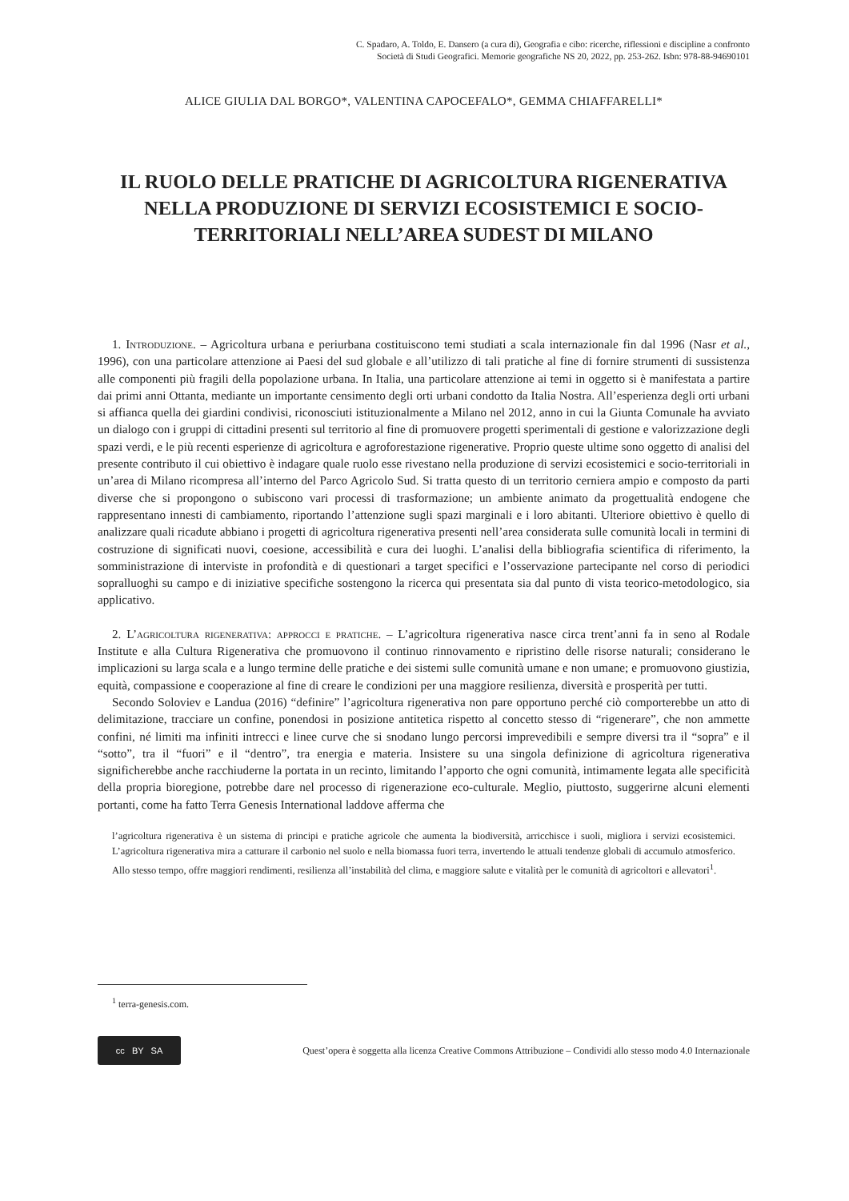C. Spadaro, A. Toldo, E. Dansero (a cura di), Geografia e cibo: ricerche, riflessioni e discipline a confronto
Società di Studi Geografici. Memorie geografiche NS 20, 2022, pp. 253-262. Isbn: 978-88-94690101
ALICE GIULIA DAL BORGO*, VALENTINA CAPOCEFALO*, GEMMA CHIAFFARELLI*
IL RUOLO DELLE PRATICHE DI AGRICOLTURA RIGENERATIVA NELLA PRODUZIONE DI SERVIZI ECOSISTEMICI E SOCIO-TERRITORIALI NELL’AREA SUDEST DI MILANO
1. Introduzione. – Agricoltura urbana e periurbana costituiscono temi studiati a scala internazionale fin dal 1996 (Nasr et al., 1996), con una particolare attenzione ai Paesi del sud globale e all’utilizzo di tali pratiche al fine di fornire strumenti di sussistenza alle componenti più fragili della popolazione urbana. In Italia, una particolare attenzione ai temi in oggetto si è manifestata a partire dai primi anni Ottanta, mediante un importante censimento degli orti urbani condotto da Italia Nostra. All’esperienza degli orti urbani si affianca quella dei giardini condivisi, riconosciuti istituzionalmente a Milano nel 2012, anno in cui la Giunta Comunale ha avviato un dialogo con i gruppi di cittadini presenti sul territorio al fine di promuovere progetti sperimentali di gestione e valorizzazione degli spazi verdi, e le più recenti esperienze di agricoltura e agroforestazione rigenerative. Proprio queste ultime sono oggetto di analisi del presente contributo il cui obiettivo è indagare quale ruolo esse rivestano nella produzione di servizi ecosistemici e socio-territoriali in un’area di Milano ricompresa all’interno del Parco Agricolo Sud. Si tratta questo di un territorio cerniera ampio e composto da parti diverse che si propongono o subiscono vari processi di trasformazione; un ambiente animato da progettualità endogene che rappresentano innesti di cambiamento, riportando l’attenzione sugli spazi marginali e i loro abitanti. Ulteriore obiettivo è quello di analizzare quali ricadute abbiano i progetti di agricoltura rigenerativa presenti nell’area considerata sulle comunità locali in termini di costruzione di significati nuovi, coesione, accessibilità e cura dei luoghi. L’analisi della bibliografia scientifica di riferimento, la somministrazione di interviste in profondità e di questionari a target specifici e l’osservazione partecipante nel corso di periodici sopralluoghi su campo e di iniziative specifiche sostengono la ricerca qui presentata sia dal punto di vista teorico-metodologico, sia applicativo.
2. L’agricoltura rigenerativa: approcci e pratiche. – L’agricoltura rigenerativa nasce circa trent’anni fa in seno al Rodale Institute e alla Cultura Rigenerativa che promuovono il continuo rinnovamento e ripristino delle risorse naturali; considerano le implicazioni su larga scala e a lungo termine delle pratiche e dei sistemi sulle comunità umane e non umane; e promuovono giustizia, equità, compassione e cooperazione al fine di creare le condizioni per una maggiore resilienza, diversità e prosperità per tutti.
Secondo Soloviev e Landua (2016) “definire” l’agricoltura rigenerativa non pare opportuno perché ciò comporterebbe un atto di delimitazione, tracciare un confine, ponendosi in posizione antitetica rispetto al concetto stesso di “rigenerare”, che non ammette confini, né limiti ma infiniti intrecci e linee curve che si snodano lungo percorsi imprevedibili e sempre diversi tra il “sopra” e il “sotto”, tra il “fuori” e il “dentro”, tra energia e materia. Insistere su una singola definizione di agricoltura rigenerativa significherebbe anche racchiuderne la portata in un recinto, limitando l’apporto che ogni comunità, intimamente legata alle specificità della propria bioregione, potrebbe dare nel processo di rigenerazione eco-culturale. Meglio, piuttosto, suggerirne alcuni elementi portanti, come ha fatto Terra Genesis International laddove afferma che
l’agricoltura rigenerativa è un sistema di principi e pratiche agricole che aumenta la biodiversità, arricchisce i suoli, migliora i servizi ecosistemici. L’agricoltura rigenerativa mira a catturare il carbonio nel suolo e nella biomassa fuori terra, invertendo le attuali tendenze globali di accumulo atmosferico. Allo stesso tempo, offre maggiori rendimenti, resilienza all’instabilità del clima, e maggiore salute e vitalità per le comunità di agricoltori e allevatori<sup>1</sup>.
<sup>1</sup> terra-genesis.com.
cc BY SA
Quest’opera è soggetta alla licenza Creative Commons Attribuzione – Condividi allo stesso modo 4.0 Internazionale